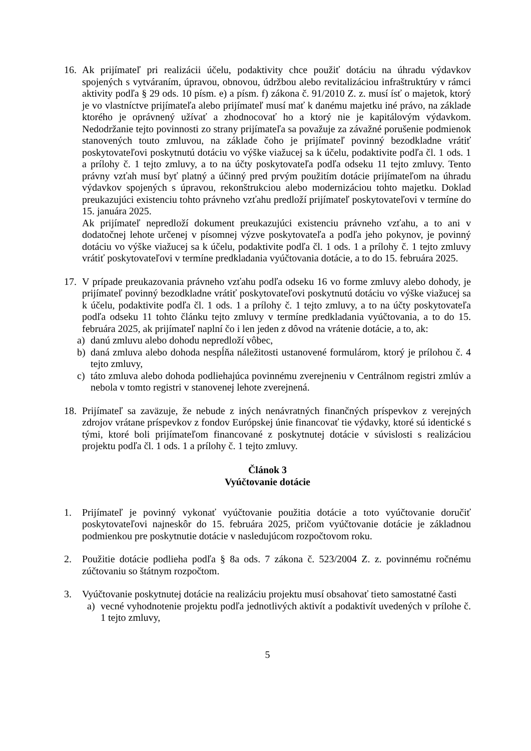16. Ak prijímateľ pri realizácii účelu, podaktivity chce použiť dotáciu na úhradu výdavkov spojených s vytváraním, úpravou, obnovou, údržbou alebo revitalizáciou infraštruktúry v rámci aktivity podľa § 29 ods. 10 písm. e) a písm. f) zákona č. 91/2010 Z. z. musí ísť o majetok, ktorý je vo vlastníctve prijímateľa alebo prijímateľ musí mať k danému majetku iné právo, na základe ktorého je oprávnený užívať a zhodnocovať ho a ktorý nie je kapitálovým výdavkom. Nedodržanie tejto povinnosti zo strany prijímateľa sa považuje za závažné porušenie podmienok stanovených touto zmluvou, na základe čoho je prijímateľ povinný bezodkladne vrátiť poskytovateľovi poskytnutú dotáciu vo výške viažucej sa k účelu, podaktivite podľa čl. 1 ods. 1 a prílohy č. 1 tejto zmluvy, a to na účty poskytovateľa podľa odseku 11 tejto zmluvy. Tento právny vzťah musí byť platný a účinný pred prvým použitím dotácie prijímateľom na úhradu výdavkov spojených s úpravou, rekonštrukciou alebo modernizáciou tohto majetku. Doklad preukazujúci existenciu tohto právneho vzťahu predloží prijímateľ poskytovateľovi v termíne do 15. januára 2025.
Ak prijímateľ nepredloží dokument preukazujúci existenciu právneho vzťahu, a to ani v dodatočnej lehote určenej v písomnej výzve poskytovateľa a podľa jeho pokynov, je povinný dotáciu vo výške viažucej sa k účelu, podaktivite podľa čl. 1 ods. 1 a prílohy č. 1 tejto zmluvy vrátiť poskytovateľovi v termíne predkladania vyúčtovania dotácie, a to do 15. februára 2025.
17. V prípade preukazovania právneho vzťahu podľa odseku 16 vo forme zmluvy alebo dohody, je prijímateľ povinný bezodkladne vrátiť poskytovateľovi poskytnutú dotáciu vo výške viažucej sa k účelu, podaktivite podľa čl. 1 ods. 1 a prílohy č. 1 tejto zmluvy, a to na účty poskytovateľa podľa odseku 11 tohto článku tejto zmluvy v termíne predkladania vyúčtovania, a to do 15. februára 2025, ak prijímateľ naplní čo i len jeden z dôvod na vrátenie dotácie, a to, ak:
a) danú zmluvu alebo dohodu nepredloží vôbec,
b) daná zmluva alebo dohoda nespĺňa náležitosti ustanovené formulárom, ktorý je prílohou č. 4 tejto zmluvy,
c) táto zmluva alebo dohoda podliehajúca povinnému zverejneniu v Centrálnom registri zmlúv a nebola v tomto registri v stanovenej lehote zverejnená.
18. Prijímateľ sa zaväzuje, že nebude z iných nenávratných finančných príspevkov z verejných zdrojov vrátane príspevkov z fondov Európskej únie financovať tie výdavky, ktoré sú identické s tými, ktoré boli prijímateľom financované z poskytnutej dotácie v súvislosti s realizáciou projektu podľa čl. 1 ods. 1 a prílohy č. 1 tejto zmluvy.
Článok 3
Vyúčtovanie dotácie
1. Prijímateľ je povinný vykonať vyúčtovanie použitia dotácie a toto vyúčtovanie doručiť poskytovateľovi najneskôr do 15. februára 2025, pričom vyúčtovanie dotácie je základnou podmienkou pre poskytnutie dotácie v nasledujúcom rozpočtovom roku.
2. Použitie dotácie podlieha podľa § 8a ods. 7 zákona č. 523/2004 Z. z. povinnému ročnému zúčtovaniu so štátnym rozpočtom.
3. Vyúčtovanie poskytnutej dotácie na realizáciu projektu musí obsahovať tieto samostatné časti
a) vecné vyhodnotenie projektu podľa jednotlivých aktivít a podaktivít uvedených v prílohe č. 1 tejto zmluvy,
5